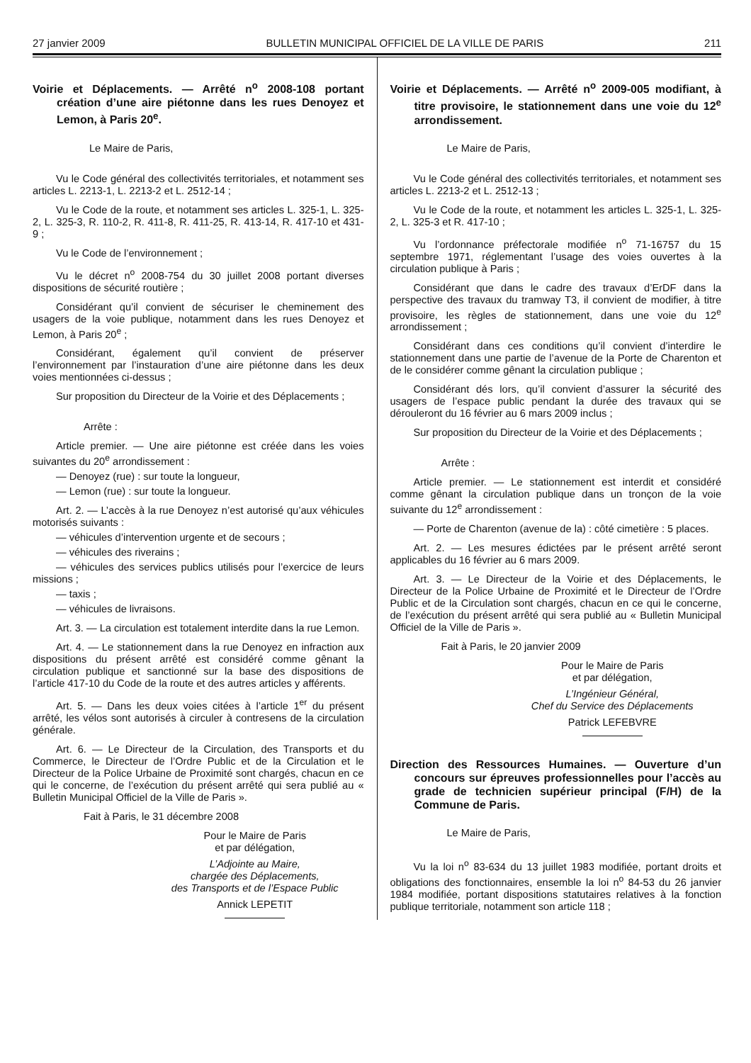27 janvier 2009 BULLETIN MUNICIPAL OFFICIEL DE LA VILLE DE PARIS 211
Voirie et Déplacements. — Arrêté n<sup>o</sup> 2008-108 portant création d’une aire piétonne dans les rues Denoyez et Lemon, à Paris 20<sup>e</sup>.
Le Maire de Paris,
Vu le Code général des collectivités territoriales, et notamment ses articles L. 2213-1, L. 2213-2 et L. 2512-14 ;
Vu le Code de la route, et notamment ses articles L. 325-1, L. 325-2, L. 325-3, R. 110-2, R. 411-8, R. 411-25, R. 413-14, R. 417-10 et 431-9 ;
Vu le Code de l’environnement ;
Vu le décret n<sup>o</sup> 2008-754 du 30 juillet 2008 portant diverses dispositions de sécurité routière ;
Considérant qu’il convient de sécuriser le cheminement des usagers de la voie publique, notamment dans les rues Denoyez et Lemon, à Paris 20<sup>e</sup> ;
Considérant, également qu’il convient de préserver l’environnement par l’instauration d’une aire piétonne dans les deux voies mentionnées ci-dessus ;
Sur proposition du Directeur de la Voirie et des Déplacements ;
Arrête :
Article premier. — Une aire piétonne est créée dans les voies suivantes du 20<sup>e</sup> arrondissement :
— Denoyez (rue) : sur toute la longueur,
— Lemon (rue) : sur toute la longueur.
Art. 2. — L’accès à la rue Denoyez n’est autorisé qu’aux véhicules motorisés suivants :
— véhicules d’intervention urgente et de secours ;
— véhicules des riverains ;
— véhicules des services publics utilisés pour l’exercice de leurs missions ;
— taxis ;
— véhicules de livraisons.
Art. 3. — La circulation est totalement interdite dans la rue Lemon.
Art. 4. — Le stationnement dans la rue Denoyez en infraction aux dispositions du présent arrêté est considéré comme gênant la circulation publique et sanctionné sur la base des dispositions de l’article 417-10 du Code de la route et des autres articles y afférents.
Art. 5. — Dans les deux voies citées à l’article 1<sup>er</sup> du présent arrêté, les vélos sont autorisés à circuler à contresens de la circulation générale.
Art. 6. — Le Directeur de la Circulation, des Transports et du Commerce, le Directeur de l’Ordre Public et de la Circulation et le Directeur de la Police Urbaine de Proximité sont chargés, chacun en ce qui le concerne, de l’exécution du présent arrêté qui sera publié au « Bulletin Municipal Officiel de la Ville de Paris ».
Fait à Paris, le 31 décembre 2008
Pour le Maire de Paris
et par délégation,
L’Adjointe au Maire,
chargée des Déplacements,
des Transports et de l’Espace Public
Annick LEPETIT
Voirie et Déplacements. — Arrêté n<sup>o</sup> 2009-005 modifiant, à titre provisoire, le stationnement dans une voie du 12<sup>e</sup> arrondissement.
Le Maire de Paris,
Vu le Code général des collectivités territoriales, et notamment ses articles L. 2213-2 et L. 2512-13 ;
Vu le Code de la route, et notamment les articles L. 325-1, L. 325-2, L. 325-3 et R. 417-10 ;
Vu l’ordonnance préfectorale modifiée n<sup>o</sup> 71-16757 du 15 septembre 1971, réglementant l’usage des voies ouvertes à la circulation publique à Paris ;
Considérant que dans le cadre des travaux d’ErDF dans la perspective des travaux du tramway T3, il convient de modifier, à titre provisoire, les règles de stationnement, dans une voie du 12<sup>e</sup> arrondissement ;
Considérant dans ces conditions qu’il convient d’interdire le stationnement dans une partie de l’avenue de la Porte de Charenton et de le considérer comme gênant la circulation publique ;
Considérant dés lors, qu’il convient d’assurer la sécurité des usagers de l’espace public pendant la durée des travaux qui se dérouleront du 16 février au 6 mars 2009 inclus ;
Sur proposition du Directeur de la Voirie et des Déplacements ;
Arrête :
Article premier. — Le stationnement est interdit et considéré comme gênant la circulation publique dans un tronçon de la voie suivante du 12<sup>e</sup> arrondissement :
— Porte de Charenton (avenue de la) : côté cimetière : 5 places.
Art. 2. — Les mesures édictées par le présent arrêté seront applicables du 16 février au 6 mars 2009.
Art. 3. — Le Directeur de la Voirie et des Déplacements, le Directeur de la Police Urbaine de Proximité et le Directeur de l’Ordre Public et de la Circulation sont chargés, chacun en ce qui le concerne, de l’exécution du présent arrêté qui sera publié au « Bulletin Municipal Officiel de la Ville de Paris ».
Fait à Paris, le 20 janvier 2009
Pour le Maire de Paris
et par délégation,
L’Ingénieur Général,
Chef du Service des Déplacements
Patrick LEFEBVRE
Direction des Ressources Humaines. — Ouverture d’un concours sur épreuves professionnelles pour l’accès au grade de technicien supérieur principal (F/H) de la Commune de Paris.
Le Maire de Paris,
Vu la loi n<sup>o</sup> 83-634 du 13 juillet 1983 modifiée, portant droits et obligations des fonctionnaires, ensemble la loi n<sup>o</sup> 84-53 du 26 janvier 1984 modifiée, portant dispositions statutaires relatives à la fonction publique territoriale, notamment son article 118 ;